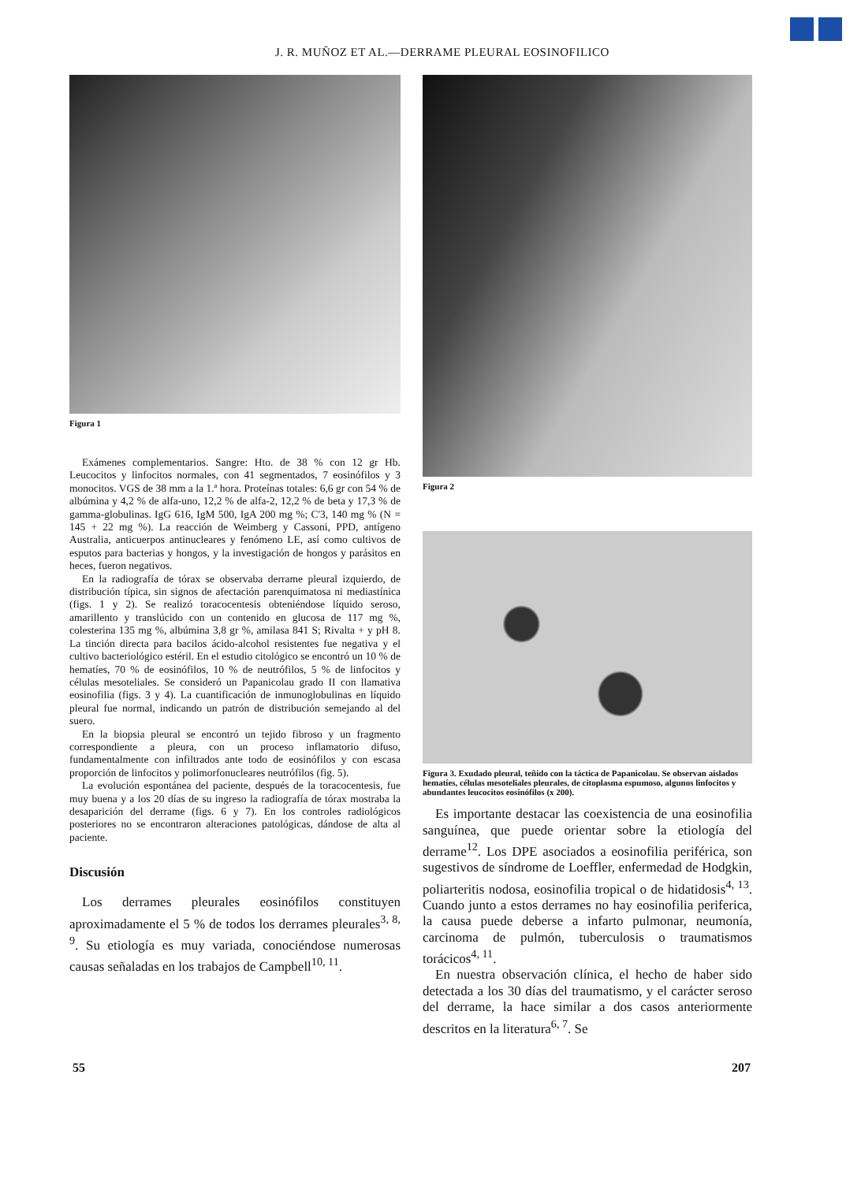J. R. MUÑOZ ET AL.—DERRAME PLEURAL EOSINOFILICO
Figura 1
Exámenes complementarios. Sangre: Hto. de 38 % con 12 gr Hb. Leucocitos y linfocitos normales, con 41 segmentados, 7 eosinófilos y 3 monocitos. VGS de 38 mm a la 1.ª hora. Proteínas totales: 6,6 gr con 54 % de albúmina y 4,2 % de alfa-uno, 12,2 % de alfa-2, 12,2 % de beta y 17,3 % de gamma-globulinas. IgG 616, IgM 500, IgA 200 mg %; C'3, 140 mg % (N = 145 + 22 mg %). La reacción de Weimberg y Cassoni, PPD, antígeno Australia, anticuerpos antinucleares y fenómeno LE, así como cultivos de esputos para bacterias y hongos, y la investigación de hongos y parásitos en heces, fueron negativos.
En la radiografía de tórax se observaba derrame pleural izquierdo, de distribución típica, sin signos de afectación parenquimatosa ni mediastínica (figs. 1 y 2). Se realizó toracocentesis obteniéndose líquido seroso, amarillento y translúcido con un contenido en glucosa de 117 mg %, colesterina 135 mg %, albúmina 3,8 gr %, amilasa 841 S; Rivalta + y pH 8. La tinción directa para bacilos ácido-alcohol resistentes fue negativa y el cultivo bacteriológico estéril. En el estudio citológico se encontró un 10 % de hematíes, 70 % de eosinófilos, 10 % de neutrófilos, 5 % de linfocitos y células mesoteliales. Se consideró un Papanicolau grado II con llamativa eosinofilia (figs. 3 y 4). La cuantificación de inmunoglobulinas en líquido pleural fue normal, indicando un patrón de distribución semejando al del suero.
En la biopsia pleural se encontró un tejido fibroso y un fragmento correspondiente a pleura, con un proceso inflamatorio difuso, fundamentalmente con infiltrados ante todo de eosinófilos y con escasa proporción de linfocitos y polimorfonucleares neutrófilos (fig. 5).
La evolución espontánea del paciente, después de la toracocentesis, fue muy buena y a los 20 días de su ingreso la radiografía de tórax mostraba la desaparición del derrame (figs. 6 y 7). En los controles radiológicos posteriores no se encontraron alteraciones patológicas, dándose de alta al paciente.
Discusión
Los derrames pleurales eosinófilos constituyen aproximadamente el 5 % de todos los derrames pleurales<sup>3, 8, 9</sup>. Su etiología es muy variada, conociéndose numerosas causas señaladas en los trabajos de Campbell<sup>10, 11</sup>.
Figura 2
Figura 3. Exudado pleural, teñido con la táctica de Papanicolau. Se observan aislados hematíes, células mesoteliales pleurales, de citoplasma espumoso, algunos linfocitos y abundantes leucocitos eosinófilos (x 200).
Es importante destacar las coexistencia de una eosinofilia sanguínea, que puede orientar sobre la etiología del derrame<sup>12</sup>. Los DPE asociados a eosinofilia periférica, son sugestivos de síndrome de Loeffler, enfermedad de Hodgkin, poliarteritis nodosa, eosinofilia tropical o de hidatidosis<sup>4, 13</sup>. Cuando junto a estos derrames no hay eosinofilia periferica, la causa puede deberse a infarto pulmonar, neumonía, carcinoma de pulmón, tuberculosis o traumatismos torácicos<sup>4, 11</sup>.
En nuestra observación clínica, el hecho de haber sido detectada a los 30 días del traumatismo, y el carácter seroso del derrame, la hace similar a dos casos anteriormente descritos en la literatura<sup>6, 7</sup>. Se
55 207